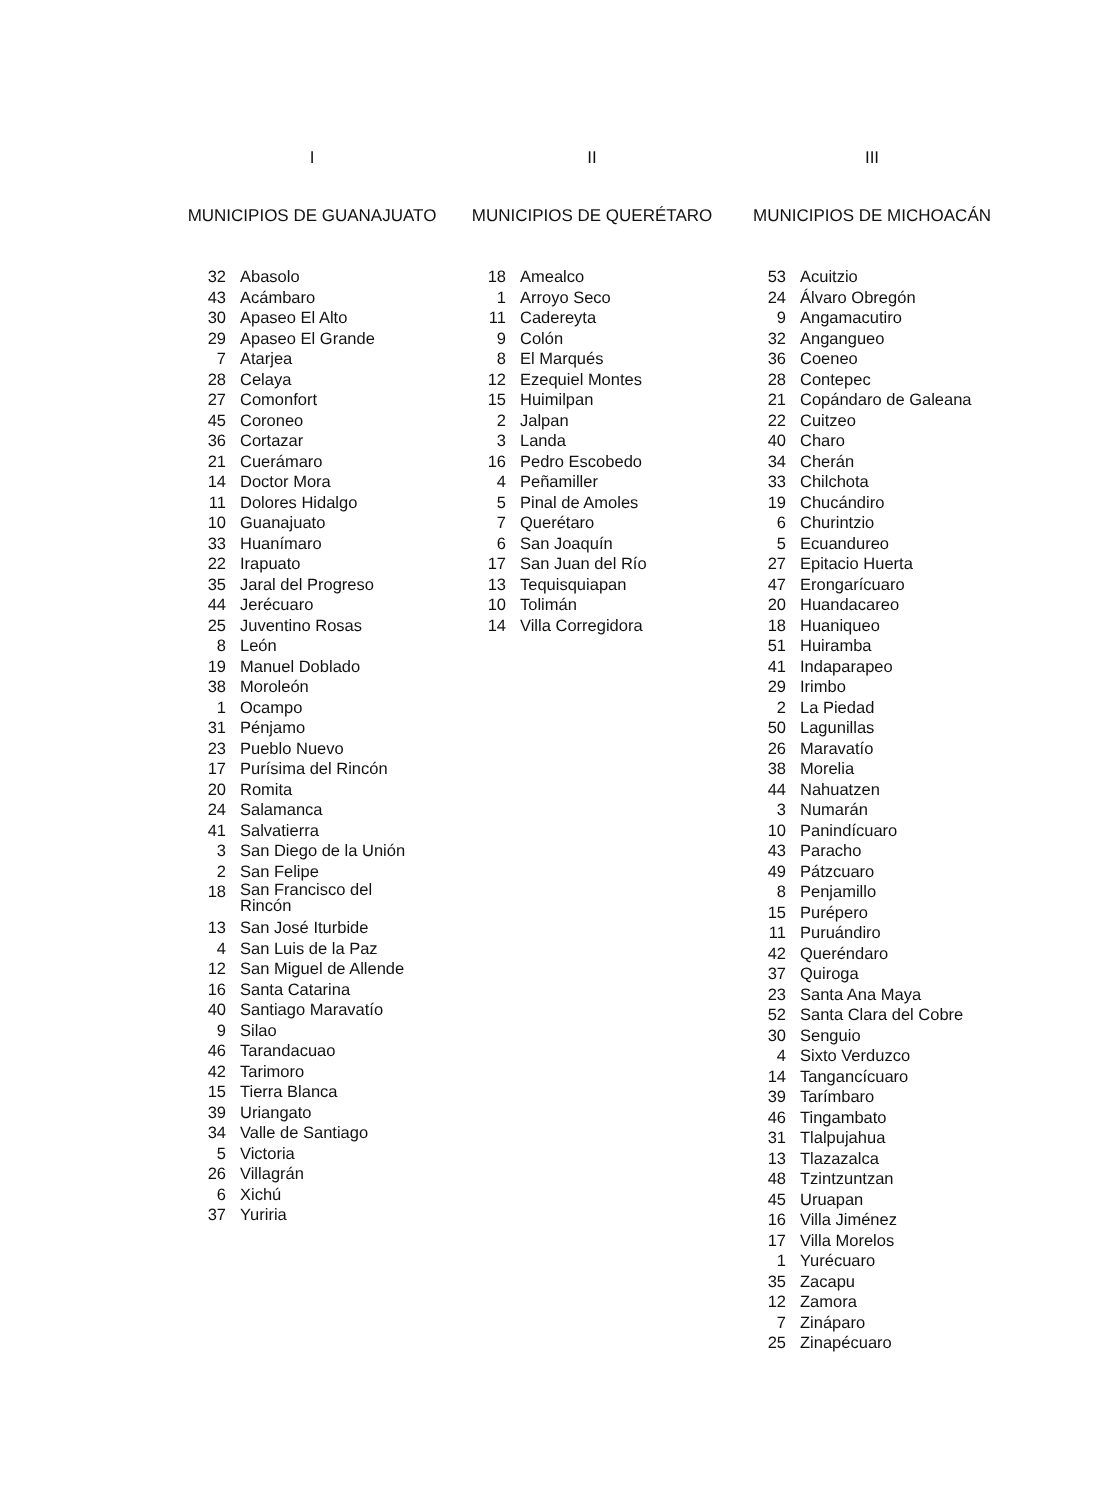I
MUNICIPIOS DE GUANAJUATO
| 32 | Abasolo |
| 43 | Acámbaro |
| 30 | Apaseo El Alto |
| 29 | Apaseo El Grande |
| 7 | Atarjea |
| 28 | Celaya |
| 27 | Comonfort |
| 45 | Coroneo |
| 36 | Cortazar |
| 21 | Cuerámaro |
| 14 | Doctor Mora |
| 11 | Dolores Hidalgo |
| 10 | Guanajuato |
| 33 | Huanímaro |
| 22 | Irapuato |
| 35 | Jaral del Progreso |
| 44 | Jerécuaro |
| 25 | Juventino Rosas |
| 8 | León |
| 19 | Manuel Doblado |
| 38 | Moroleón |
| 1 | Ocampo |
| 31 | Pénjamo |
| 23 | Pueblo Nuevo |
| 17 | Purísima del Rincón |
| 20 | Romita |
| 24 | Salamanca |
| 41 | Salvatierra |
| 3 | San Diego de la Unión |
| 2 | San Felipe |
| 18 | San Francisco del Rincón |
| 13 | San José Iturbide |
| 4 | San Luis de la Paz |
| 12 | San Miguel de Allende |
| 16 | Santa Catarina |
| 40 | Santiago Maravatío |
| 9 | Silao |
| 46 | Tarandacuao |
| 42 | Tarimoro |
| 15 | Tierra Blanca |
| 39 | Uriangato |
| 34 | Valle de Santiago |
| 5 | Victoria |
| 26 | Villagrán |
| 6 | Xichú |
| 37 | Yuriria |
II
MUNICIPIOS DE QUERÉTARO
| 18 | Amealco |
| 1 | Arroyo Seco |
| 11 | Cadereyta |
| 9 | Colón |
| 8 | El Marqués |
| 12 | Ezequiel Montes |
| 15 | Huimilpan |
| 2 | Jalpan |
| 3 | Landa |
| 16 | Pedro Escobedo |
| 4 | Peñamiller |
| 5 | Pinal de Amoles |
| 7 | Querétaro |
| 6 | San Joaquín |
| 17 | San Juan del Río |
| 13 | Tequisquiapan |
| 10 | Tolimán |
| 14 | Villa Corregidora |
III
MUNICIPIOS DE MICHOACÁN
| 53 | Acuitzio |
| 24 | Álvaro Obregón |
| 9 | Angamacutiro |
| 32 | Angangueo |
| 36 | Coeneo |
| 28 | Contepec |
| 21 | Copándaro de Galeana |
| 22 | Cuitzeo |
| 40 | Charo |
| 34 | Cherán |
| 33 | Chilchota |
| 19 | Chucándiro |
| 6 | Churintzio |
| 5 | Ecuandureo |
| 27 | Epitacio Huerta |
| 47 | Erongarícuaro |
| 20 | Huandacareo |
| 18 | Huaniqueo |
| 51 | Huiramba |
| 41 | Indaparapeo |
| 29 | Irimbo |
| 2 | La Piedad |
| 50 | Lagunillas |
| 26 | Maravatío |
| 38 | Morelia |
| 44 | Nahuatzen |
| 3 | Numarán |
| 10 | Panindícuaro |
| 43 | Paracho |
| 49 | Pátzcuaro |
| 8 | Penjamillo |
| 15 | Purépero |
| 11 | Puruándiro |
| 42 | Queréndaro |
| 37 | Quiroga |
| 23 | Santa Ana Maya |
| 52 | Santa Clara del Cobre |
| 30 | Senguio |
| 4 | Sixto Verduzco |
| 14 | Tangancícuaro |
| 39 | Tarímbaro |
| 46 | Tingambato |
| 31 | Tlalpujahua |
| 13 | Tlazazalca |
| 48 | Tzintzuntzan |
| 45 | Uruapan |
| 16 | Villa Jiménez |
| 17 | Villa Morelos |
| 1 | Yurécuaro |
| 35 | Zacapu |
| 12 | Zamora |
| 7 | Zináparo |
| 25 | Zinapécuaro |